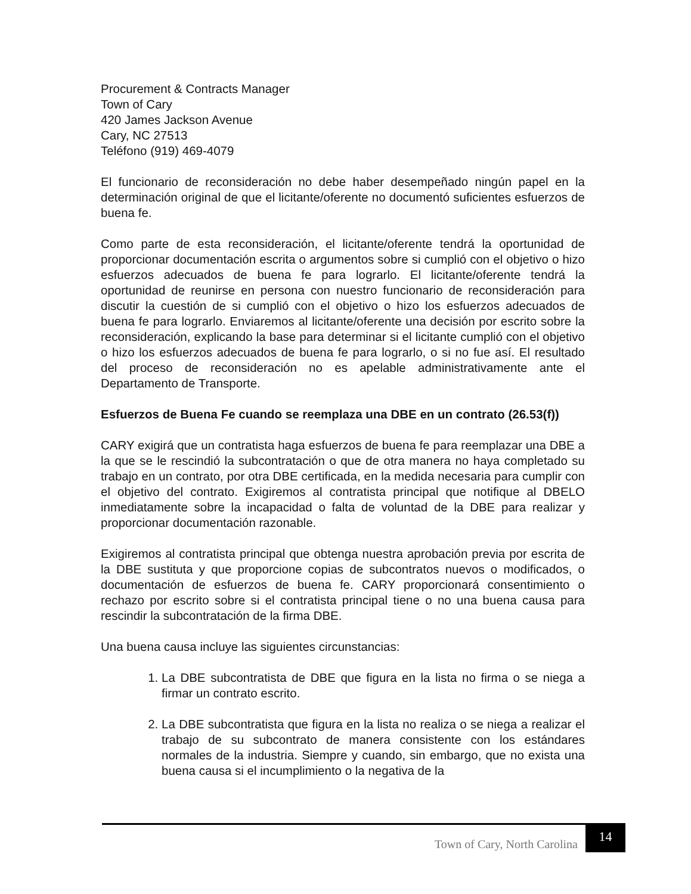Procurement & Contracts Manager
Town of Cary
420 James Jackson Avenue
Cary, NC 27513
Teléfono (919) 469-4079
El funcionario de reconsideración no debe haber desempeñado ningún papel en la determinación original de que el licitante/oferente no documentó suficientes esfuerzos de buena fe.
Como parte de esta reconsideración, el licitante/oferente tendrá la oportunidad de proporcionar documentación escrita o argumentos sobre si cumplió con el objetivo o hizo esfuerzos adecuados de buena fe para lograrlo. El licitante/oferente tendrá la oportunidad de reunirse en persona con nuestro funcionario de reconsideración para discutir la cuestión de si cumplió con el objetivo o hizo los esfuerzos adecuados de buena fe para lograrlo. Enviaremos al licitante/oferente una decisión por escrito sobre la reconsideración, explicando la base para determinar si el licitante cumplió con el objetivo o hizo los esfuerzos adecuados de buena fe para lograrlo, o si no fue así. El resultado del proceso de reconsideración no es apelable administrativamente ante el Departamento de Transporte.
Esfuerzos de Buena Fe cuando se reemplaza una DBE en un contrato (26.53(f))
CARY exigirá que un contratista haga esfuerzos de buena fe para reemplazar una DBE a la que se le rescindió la subcontratación o que de otra manera no haya completado su trabajo en un contrato, por otra DBE certificada, en la medida necesaria para cumplir con el objetivo del contrato. Exigiremos al contratista principal que notifique al DBELO inmediatamente sobre la incapacidad o falta de voluntad de la DBE para realizar y proporcionar documentación razonable.
Exigiremos al contratista principal que obtenga nuestra aprobación previa por escrita de la DBE sustituta y que proporcione copias de subcontratos nuevos o modificados, o documentación de esfuerzos de buena fe. CARY proporcionará consentimiento o rechazo por escrito sobre si el contratista principal tiene o no una buena causa para rescindir la subcontratación de la firma DBE.
Una buena causa incluye las siguientes circunstancias:
1. La DBE subcontratista de DBE que figura en la lista no firma o se niega a firmar un contrato escrito.
2. La DBE subcontratista que figura en la lista no realiza o se niega a realizar el trabajo de su subcontrato de manera consistente con los estándares normales de la industria. Siempre y cuando, sin embargo, que no exista una buena causa si el incumplimiento o la negativa de la
Town of Cary, North Carolina
14